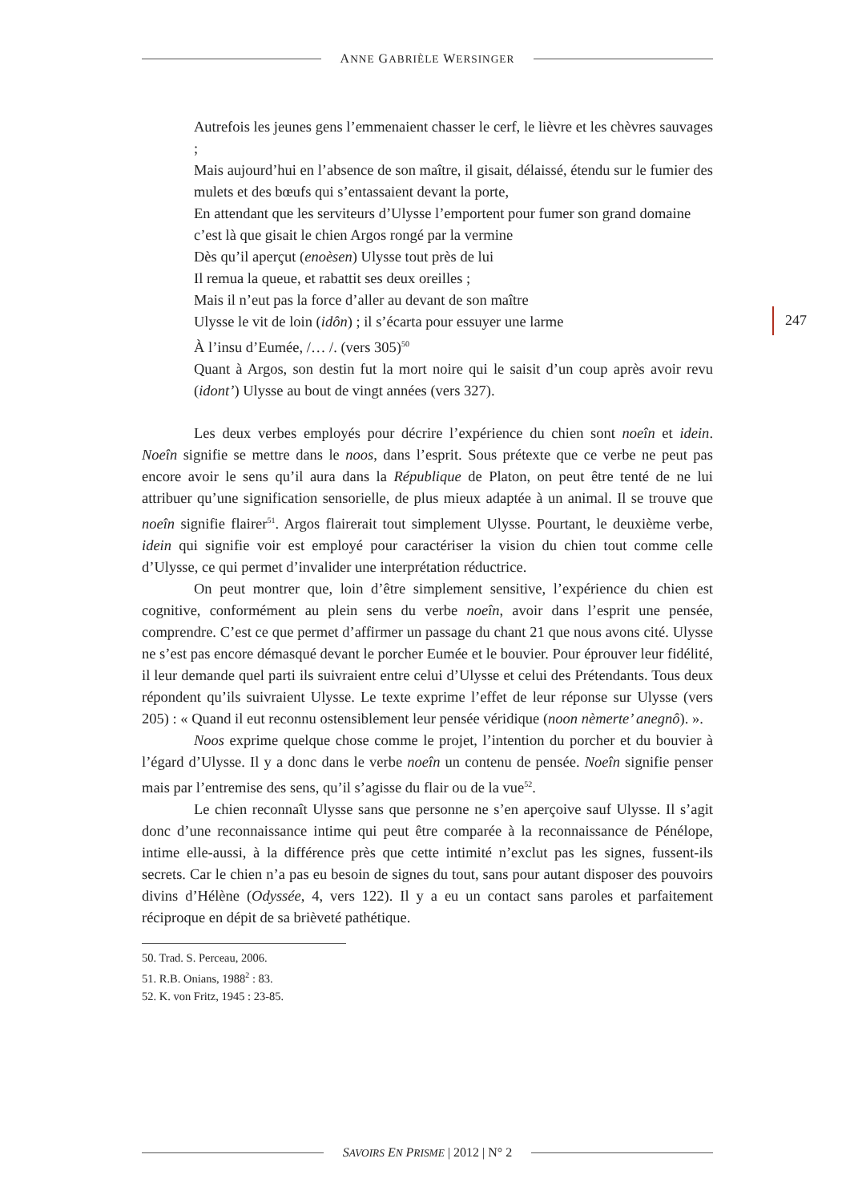ANNE GABRIÈLE WERSINGER
247
Autrefois les jeunes gens l’emmenaient chasser le cerf, le lièvre et les chèvres sauvages ;
Mais aujourd’hui en l’absence de son maître, il gisait, délaissé, étendu sur le fumier des mulets et des bœufs qui s’entassaient devant la porte,
En attendant que les serviteurs d’Ulysse l’emportent pour fumer son grand domaine
c’est là que gisait le chien Argos rongé par la vermine
Dès qu’il aperçut (enoèsen) Ulysse tout près de lui
Il remua la queue, et rabattit ses deux oreilles ;
Mais il n’eut pas la force d’aller au devant de son maître
Ulysse le vit de loin (idôn) ; il s’écarta pour essuyer une larme
À l’insu d’Eumée, /… /. (vers 305)<sup>50</sup>
Quant à Argos, son destin fut la mort noire qui le saisit d’un coup après avoir revu (idont’) Ulysse au bout de vingt années (vers 327).
Les deux verbes employés pour décrire l’expérience du chien sont noeîn et idein. Noeîn signifie se mettre dans le noos, dans l’esprit. Sous prétexte que ce verbe ne peut pas encore avoir le sens qu’il aura dans la République de Platon, on peut être tenté de ne lui attribuer qu’une signification sensorielle, de plus mieux adaptée à un animal. Il se trouve que noeîn signifie flairer<sup>51</sup>. Argos flairerait tout simplement Ulysse. Pourtant, le deuxième verbe, idein qui signifie voir est employé pour caractériser la vision du chien tout comme celle d’Ulysse, ce qui permet d’invalider une interprétation réductrice.
On peut montrer que, loin d’être simplement sensitive, l’expérience du chien est cognitive, conformément au plein sens du verbe noeîn, avoir dans l’esprit une pensée, comprendre. C’est ce que permet d’affirmer un passage du chant 21 que nous avons cité. Ulysse ne s’est pas encore démasqué devant le porcher Eumée et le bouvier. Pour éprouver leur fidélité, il leur demande quel parti ils suivraient entre celui d’Ulysse et celui des Prétendants. Tous deux répondent qu’ils suivraient Ulysse. Le texte exprime l’effet de leur réponse sur Ulysse (vers 205) : « Quand il eut reconnu ostensiblement leur pensée véridique (noon nèmerte’ anegnô). ».
Noos exprime quelque chose comme le projet, l’intention du porcher et du bouvier à l’égard d’Ulysse. Il y a donc dans le verbe noeîn un contenu de pensée. Noeîn signifie penser mais par l’entremise des sens, qu’il s’agisse du flair ou de la vue<sup>52</sup>.
Le chien reconnaît Ulysse sans que personne ne s’en aperçoive sauf Ulysse. Il s’agit donc d’une reconnaissance intime qui peut être comparée à la reconnaissance de Pénélope, intime elle-aussi, à la différence près que cette intimité n’exclut pas les signes, fussent-ils secrets. Car le chien n’a pas eu besoin de signes du tout, sans pour autant disposer des pouvoirs divins d’Hélène (Odyssée, 4, vers 122). Il y a eu un contact sans paroles et parfaitement réciproque en dépit de sa brièveté pathétique.
50. Trad. S. Perceau, 2006.
51. R.B. Onians, 1988<sup>2</sup> : 83.
52. K. von Fritz, 1945 : 23-85.
SAVOIRS EN PRISME | 2012 | N° 2